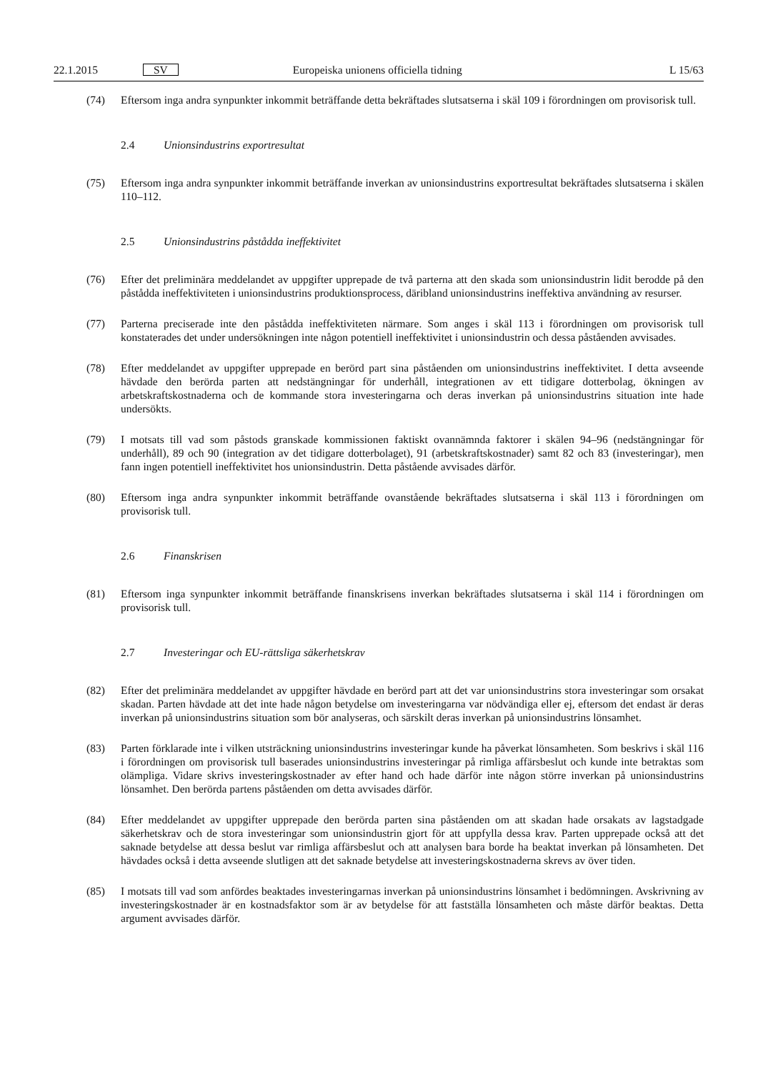22.1.2015 SV Europeiska unionens officiella tidning L 15/63
(74) Eftersom inga andra synpunkter inkommit beträffande detta bekräftades slutsatserna i skäl 109 i förordningen om provisorisk tull.
2.4 Unionsindustrins exportresultat
(75) Eftersom inga andra synpunkter inkommit beträffande inverkan av unionsindustrins exportresultat bekräftades slutsatserna i skälen 110–112.
2.5 Unionsindustrins påstådda ineffektivitet
(76) Efter det preliminära meddelandet av uppgifter upprepade de två parterna att den skada som unionsindustrin lidit berodde på den påstådda ineffektiviteten i unionsindustrins produktionsprocess, däribland unionsindustrins ineffektiva användning av resurser.
(77) Parterna preciserade inte den påstådda ineffektiviteten närmare. Som anges i skäl 113 i förordningen om provisorisk tull konstaterades det under undersökningen inte någon potentiell ineffektivitet i unionsindustrin och dessa påståenden avvisades.
(78) Efter meddelandet av uppgifter upprepade en berörd part sina påståenden om unionsindustrins ineffektivitet. I detta avseende hävdade den berörda parten att nedstängningar för underhåll, integrationen av ett tidigare dotterbolag, ökningen av arbetskraftskostnaderna och de kommande stora investeringarna och deras inverkan på unionsindustrins situation inte hade undersökts.
(79) I motsats till vad som påstods granskade kommissionen faktiskt ovannämnda faktorer i skälen 94–96 (nedstängningar för underhåll), 89 och 90 (integration av det tidigare dotterbolaget), 91 (arbetskraftskostnader) samt 82 och 83 (investeringar), men fann ingen potentiell ineffektivitet hos unionsindustrin. Detta påstående avvisades därför.
(80) Eftersom inga andra synpunkter inkommit beträffande ovanstående bekräftades slutsatserna i skäl 113 i förordningen om provisorisk tull.
2.6 Finanskrisen
(81) Eftersom inga synpunkter inkommit beträffande finanskrisens inverkan bekräftades slutsatserna i skäl 114 i förordningen om provisorisk tull.
2.7 Investeringar och EU-rättsliga säkerhetskrav
(82) Efter det preliminära meddelandet av uppgifter hävdade en berörd part att det var unionsindustrins stora investeringar som orsakat skadan. Parten hävdade att det inte hade någon betydelse om investeringarna var nödvändiga eller ej, eftersom det endast är deras inverkan på unionsindustrins situation som bör analyseras, och särskilt deras inverkan på unionsindustrins lönsamhet.
(83) Parten förklarade inte i vilken utsträckning unionsindustrins investeringar kunde ha påverkat lönsamheten. Som beskrivs i skäl 116 i förordningen om provisorisk tull baserades unionsindustrins investeringar på rimliga affärsbeslut och kunde inte betraktas som olämpliga. Vidare skrivs investeringskostnader av efter hand och hade därför inte någon större inverkan på unionsindustrins lönsamhet. Den berörda partens påståenden om detta avvisades därför.
(84) Efter meddelandet av uppgifter upprepade den berörda parten sina påståenden om att skadan hade orsakats av lagstadgade säkerhetskrav och de stora investeringar som unionsindustrin gjort för att uppfylla dessa krav. Parten upprepade också att det saknade betydelse att dessa beslut var rimliga affärsbeslut och att analysen bara borde ha beaktat inverkan på lönsamheten. Det hävdades också i detta avseende slutligen att det saknade betydelse att investeringskostnaderna skrevs av över tiden.
(85) I motsats till vad som anfördes beaktades investeringarnas inverkan på unionsindustrins lönsamhet i bedömningen. Avskrivning av investeringskostnader är en kostnadsfaktor som är av betydelse för att fastställa lönsamheten och måste därför beaktas. Detta argument avvisades därför.